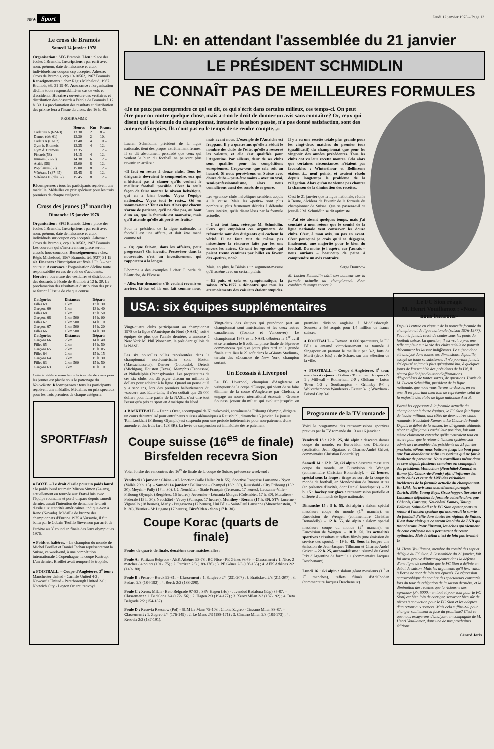NF★ Sport Jeudi 12 janvier 1978 – Page 13
Le cross de Bramois
Samedi 14 janvier 1978
Organisation : SFG Bramois. Lieu : place des écoles à Bramois. Inscriptions : par écrit avec nom, prénom, date de naissance et club, individuels sur coupon ccp acceptés. Adresse: Cross de Bramois, ccp 19-10562, 1967 Bramois. Renseignements : chez Régis Micheloud, 1967 Bramois, tél. 31 19 40. Assurance : l'organisation décline toute responsabilité en cas de vols et d'accidents. Horaire : ouverture des vestiaires et distribution des dossards à l'école de Bramois à 12 h. 30. La proclamation des résultats et distribution des prix se fera à l'issue du cross, dès 16 h. 45.
PROGRAMME
| | Heures | Km | Francs |
| --- | --- | --- | --- |
| Cadettes A (62-63) | 13.30 | 2 | 8.– |
| Dames (dès 61) | 13.30 | 2 | 10.– |
| Cadets A (61-62) | 13.40 | 4 | 10.– |
| Gym h. Bramois | 13.35 | 4 | 12.– |
| Gym d. Bramois | 13.35 | 1 | 12.– |
| Pistards(58) | 14.15 | 4 | 12.– |
| Juniors (59-60) | 14.30 | 6 | 12.– |
| Actifs (58) | 15.00 | 8 | 12.– |
| Populaires (58) | 15.00 | 8 | 12.– |
| Vétérans I (37-45) | 15.45 | 8 | 12.– |
| Vétérans II (dès 37) | 15.45 | 8 | 12.– |
Récompenses : tous les participants reçoivent une médaille. Médailles ou prix spéciaux pour les trois premiers de chaque catégorie.
Cross des jeunes (3<sup>e</sup> manche)
Dimanche 15 janvier 1978
Organisation : SFG Bramois. Lieu : place des écoles à Bramois. Inscriptions : par écrit avec nom, prénom, date de naissance et club, individuels sur coupon ccp acceptés. Adresse : Cross de Bramois, ccp 19-10562, 1967 Bramois. Les coureurs qui s'inscrivent sur place seront classés hors-concours. Renseignements : chez Régis Micheloud, 1967 Bramois, tél. (027) 31 19 40. Finances : l'inscription est fixée à Fr. 3.– par coureur. Assurance : l'organisation décline toute responsabilité en cas de vols ou d'accidents. Horaire : ouverture des vestiaires et distribution des dossards à l'école de Bramois à 12 h. 30. La proclamation des résultats et distribution des prix se feront à l'issue de chaque course.
| Catégories | Distances | Départs |
| --- | --- | --- |
| Filles 69 | 1 km | 13 h. 30 |
| Garçons 69 | 1 km | 13 h. 40 |
| Filles 68 | 1 km | 13 h. 50 |
| Garçons 68 | 1 km 500 | 14 h. 00 |
| Filles 67 | 1 km 500 | 14 h. 10 |
| Garçons 67 | 1 km 500 | 14 h. 20 |
| Filles 66 | 1 km 500 | 14 h. 30 |
| Catégories | Distances | Départs |
| Garçons 66 | 2 km | 14 h. 40 |
| Filles 65 | 2 km | 14 h. 50 |
| Garçons 65 | 2 km | 15 h. 05 |
| Filles 64 | 2 km | 15 h. 15 |
| Garçons 64 | 3 km | 15 h. 30 |
| Filles 63 | 2 km 500 | 15 h. 50 |
| Garçons 63 | 3 km | 16 h. 10 |
Cette troisième manche de la tournée de cross pour les jeunes est placée sous le patronage du Nouvelliste. Récompenses : tous les participants reçoivent une médaille. Médailles ou prix spéciaux pour les trois premiers de chaque catégorie.
SPORT Flash
● BOXE. – Le droit d'asile pour un poids lourd : le poids lourd roumain Mircea Simon (24 ans), actuellement en tournée aux Etats-Unis avec l'équipe roumaine et porté disparu depuis samedi dernier, aurait l'intention de demander le droit d'asile aux autorités américaines, indique-t-on à Reno (Nevada). Médaille de bronze des championnats d'Europe 1975 à Varsovie, il fut battu par le Cubain Teofilo Stevenson par arrêt de l'arbitre au 3<sup>e</sup> round en finale des Jeux olympiques 1976.
● Poids et haltères. – Le champion du monde de Michel Broillet et Daniel Tschan représenteront la Suisse, ce week-end, à une compétition internationale à Copenhague, la coupe Kastrup. L'an dernier, Broillet avait remporté le trophée.
● FOOTBALL. – Coupe d'Angleterre, 3<sup>e</sup> tour : Manchester United - Carlisle United 4-2 ; Newcastle United - Peterborough United 2-0 ; Norwich City - Leyton Orient, renvoyé.
LN: en attendant l'assemblée du 21 janvier
LE PRÉSIDENT SCHMIDLIN
NE CONNAÎT PAS DE MEILLEURES FORMULES
«Je ne peux pas comprendre ce qui se dit, ce qui s'écrit dans certains milieux, ces temps-ci. On peut être pour ou contre quelque chose, mais a-t-on le droit de donner un avis sans connaître? Or, ceux qui disent que la formule du championnat, instaurée la saison passée, n'a pas donné satisfaction, sont des auteurs d'inepties. Ils n'ont pas eu le temps de se rendre compte...»
Lucien Schmidlin, président de la ligue nationale, tient des propos extrêmement fermes. Il se dit absolument persuadé que ceux qui veulent le bien du football ne peuvent plus revenir en arrière :
«Il faut en rester à douze clubs. Tous les dirigeants devraient le comprendre, eux qui n'hésitent pas à clamer qu'ils veulent le meilleur football possible. C'est la seule façon de faire monter le niveau helvétique, qui en a bien besoin. Voyez l'équipe nationale... Voyez tout le reste... Où en sommes-nous? Tout en bas. Alors que chacun s'arme de patience, qu'il ne dise pas, au bout d'un an, que la formule est mauvaise, mais qu'il attende qu'elle ait porté ses fruits.»
Pour le président de la ligue nationale, le football est une affaire, et doit être mené comme tel.
– Or, que fait-on, dans les affaires, pour progresser? On investit. Persévérer dans la nouveauté, c'est un investissement qui rapportera à la longue.
L'homme a des exemples à citer. Il parle de l'Autriche, de l'Ecosse.
– Allez leur demander s'ils veulent revenir en arrière, là-bas où ils ont fait comme nous, mais avant nous. L'exemple de l'Autriche est frappant. Il y a quatre ans qu'elle a réduit le nombre des clubs de l'élite, qu'elle a resserré les valeurs, et elle s'est qualifiée pour l'Argentine. Par ailleurs, deux de ses clubs sont qualifiés pour les compétitions européennes. Croyez-vous que cela soit un hasard. Si nous persévérons en Suisse avec douze clubs – peut-être moins – avec un vrai, semi-professionnalisme, alors nous connaîtrons aussi des succès de ce genre.
Les «grands» clubs helvétiques semblent acquis à la cause. Mais les «petits» sont plus nombreux, plus fermement décidés à défendre leurs intérêts, qu'ils disent lésés par la formule actuelle.
– C'est tout faux, rétorque M. Schmidlin. Ceux qui emploient ces arguments de trésorerie sont des dirigeants qui cachent la vérité. Il ne faut tout de même pas mésestimer la ristourne faite par les uns envers les autres. Ce sont les «grands» qui paient trente centimes par billet en faveur des «petits», non?
Mais, en plus, le Bâlois a un argument-massue qu'il assène avec un certain plaisir.
– Et puis, et cela est symptomatique, la saison 1976-1977 a démontré que tous les atermoiements des caissiers étaient stupides. Il y a eu une recette totale plus grande pour les vingt-deux matches du premier tour (qualificatif) du championnat que pour les vingt-six des années précédentes. Tous les clubs ont vu leur recette monter. Cela alors que certaines circonstances n'étaient pas favorables : Winterthour et Bellinzone étaient à... neuf points, et avaient résolu depuis longtemps le problème de la relégation. Alors qu'on ne vienne pas chanter la chanson de la diminution des recettes.
C'est le 21 janvier que la ligue nationale, réunie à Berne, décidera de l'avenir de la formule du championnat de Suisse. Que se passera-t-il ce jour-là ? M. Schmidlin se dit optimiste.
– J'ai été absent quelques temps, mais j'ai constaté à mon retour que le comité de la ligue nationale veut conserver les douze clubs. C'est, à mon avis, un pas en avant. C'est pourquoi je crois qu'il se dégagera, finalement, une majorité pour le bien du football. Du moins je l'espère, car j'aurais – nous aurions – beaucoup de peine à comprendre un avis contraire.
Serge Dournow
M. Lucien Schmidlin bâtit son bonheur sur la formule actuelle du championnat. Pour combien de temps encore ?
Le FC Sion réagit
M. Henri Vouillamoz : «Nous nous battrons»
Depuis l'entrée en vigueur de la nouvelle formule du championnat de ligue nationale (saison 1976-1977), l'eau n'a jamais cessé de couler sous les ponts du football suisse. La question, il est vrai, a pris une telle ampleur sur la vie des clubs qu'elle ne pouvait décemment les laisser indifférents. Le sujet a donc été analysé dans toutes ses dimensions, dépouillé, essuyé de toute sa substance. Il n'a pourtant jamais été épuisé et jamais plus qu'aujourd'hui, à quelques jours de l'assemblée des présidents de la LN, il n'aura fait l'objet d'autant d'affirmations, d'hypothèses de toutes sortes, de questions. L'avis de M. Lucien Schmidlin, président de la ligue nationale, que nous vous livrons ci-dessus, en est une. Il est pourtant bien loin de représenter celui de la majorité des clubs de ligue nationale A et B.
Parmi les opposants à la formule actuelle du championnat à douze équipes, le FC Sion fait figure de leader militant, aux côtés de deux autres clubs romands: Neuchâtel-Xamax et La Chaux-de-Fonds. Depuis le début de la saison, les dirigeants sédunois n'ont en effet jamais caché leur position, laissant même clairement entendre qu'ils mettraient tout en œuvre pour que le retour à l'ancien système soit admis de l'assemblée des présidents du 21 janvier prochain. «Nous nous battrons jusqu'au bout pour que l'on abandonne enfin un système qui ne fait le bonheur de personne. Nous travaillons même dans ce sens depuis plusieurs semaines en compagnie des présidents Monachon (Neuchâtel-Xamax) et Rumo (La Chaux-de-Fonds) afin d'informer les petits clubs et ceux de LNB des véritables incidences de la formule actuelle du championnat. En LNA, les avis sont actuellement partagés. Zurich, Bâle, Young Boys, Grasshopper, Servette et Lausanne défendent la formule actuelle alors que Chênois, Carouge, Neuchâtel Xamax, Young Fellows, Saint-Gall et le FC Sion optent pour un retour à l'ancien système qui assurerait la survie du football d'élite dans toutes les régions de Suisse. Il est donc clair que ce seront les clubs de LNB qui trancheront. Pour l'instant, les échos qui viennent de cette catégorie nous permettent de rester optimistes. Mais le débat n'est de loin pas terminé !»
M. Henri Vouillamoz, membre du comité des sept et délégué du FC Sion, à l'assemblée du 21 janvier, fait lui aussi preuve d'intransigeance dans la défense d'une ligne de conduite que le FC Sion a définie en début de saison. Mais les arguments qu'il fera valoir à Berne ne sont de loin pas épuisés. La régression catastrophique du nombre des spectateurs constatée lors du tour de relégation de la saison dernière, et la diminution des recettes que la ristourne des «grands» (Fr. 6000.– en tout et pour tout pour le FC Sion) est bien loin de corriger, serviront bien sûr de pièces à conviction pour le FC Sion et les adeptes d'un retour aux sources. Mais cela suffira-t-il pour changer subitement la face du problème? C'est ce que nous essayerons d'analyser, en compagnie de M. Henri Vouillamoz, dans une de nos prochaines éditions.
Gérard Joris
USA: six équipes supplémentaires
Vingt-quatre clubs participeront au championnat 1978 de la ligue d'Amérique du Nord (NASL), soit 6 équipes de plus que l'année dernière, a annoncé à New York M. Phil Woosnam, le président gallois de la NASL.
Les six nouvelles villes représentées dans le championnat nord-américain sont Boston (Massachussetts), Denver (Colorado), Détroit (Michigan), Houston (Texas), Memphis (Tennessee) et Philadelphie (Pennsylvanie). Les propriétaires de ces six clubs ont dû payer chacun un million de dollars pour adhérer à la ligue. Quand on pense qu'il y a sept ans, lors des premiers balbutiements du «soccer» aux Etats-Unis, il n'en coûtait que 25 000 dollars pour faire partie de la NASL, c'est dire tout l'essor qu'a pris ce sport en Amérique du Nord.
Vingt-deux des équipes qui prendront part au championnat sont américaines et les deux autres canadiennes (Toronto et Vancouver). Le championnat 1978 de la NASL débutera le 1<sup>er</sup> avril et se terminera le 6 août. La phase finale de l'épreuve commencera quelques jours plus tard et la grande finale aura lieu le 27 août dans le «Giants Stadium», terrain des «Cosmos» de New York, champion sortant.
Un Ecossais à Liverpool
Le FC Liverpool, champion d'Angleterre et vainqueur de la coupe d'Europe, qui vient de se faire éliminer de la coupe d'Angleterre par Chelsea, a engagé un nouvel international écossais : Graeme Souness, joueur du milieu qui évoluait jusqu'ici en première division anglaise à Middlesbrough. Souness a été acquis pour 1,4 million de francs suisses.
● FOOTBALL. – Devant 10 000 spectateurs, le FC Bâle a entamé victorieusement sa tournée à Singapour en prenant le meilleur par 3-2, buts de Marti (deux fois) et de Schaer, sur une sélection de la ville.
● FOOTBALL. – Coupe d'Angleterre, 3<sup>e</sup> tour, matches à rejouer : Bolton - Tottenham Hotspurs 2-1 ; Millwall - Rotherham 2-0 ; Oldham - Luton Town 1-2 ; Southampton - Grimsby 0-0 ; Wolverhampton Wanderers - Exeter 3-1 ; Wrexham - Bristol City 3-0.
● BASKETBALL. – Dennis Ozer, accompagné de Klimskowski, entraîneur de Fribourg Olympic, dirigera un cours décentralisé pour entraîneurs suisses alémaniques à Reussbuhl, dimanche 15 janvier. Le joueur Tom Lockhart (Fribourg Olympic) est suspendu pour une période indéterminée pour non-paiement d'une amende et des frais (art. 128 SR). La levée de suspension est immédiate dès le paiement.
Coupe suisse (16<sup>es</sup> de finale)
Birsfelden recevra Sion
Voici l'ordre des rencontres des 16<sup>es</sup> de finale de la coupe de Suisse, prévues ce week-end :
Vendredi 13 janvier : Chêne - AL Jonction (salle Haller 20 h. 55), Sportive Française Lausanne - Nyon (Vallée 20 h. 15). – Samedi 14 janvier : Bellinzone - Champel (16 h. 30), Reussbuhl - City Fribourg (15 h. 30), Meyrin - Pully (17 h. 30), UC Neuchâtel - Stade Français (Terreaux, 17 heures), Lausanne-Ville - Fribourg Olympic (Bergières, 16 heures), Auvernier - Lémania Morges (Colombier, 17 h. 30), Muraltese - Federale (15 h. 30), Neuchâtel - Vevey (Panespo, 17 heures), Monthey - Renens (17 h. 30), STV Lucerne - Viganello (18 heures), Marly - Pregassona (17 heures), Uni Bâle - Saint-Paul Lausanne (Muenchenstein, 17 h. 30), Vernier - SP Lugano (17 heures), Birsfelden - Sion (17 h. 30).
Coupe Korac (quarts de finale)
Poules de quarts de finale, deuxième tour matches aller :
Poule A : Partizan Belgrade - AEK Athènes 93-78 ; BC Nice - PE Gênes 93-79. – Classement : 1. Nice, 2 matches / 4 points (191-175) ; 2. Partizan 2/3 (189-176) ; 3. PE Gênes 2/3 (166-155) ; 4. AEK Athènes 2/2 (140-180).
Poule B : Pesaro - Berck 92-81. – Classement : 1. Sarajevo 2/4 (231-207) ; 2. Bratislava 2/3 (211-207) ; 3. Pedaro 2/3 (184-192) ; 4. Berck 2/2 (188-208).
Poule C : Xerox Milan - Beto Belgrade 97-83 ; SSV Hagen (Ho) - Juvendud Badalona (Esp) 85-87. – Classement : 1. Badalona 2/4 (172-156) ; 2. Hagen 2/3 (194-177) ; 3. Xerox Milan 2/3 (187-192) ; 4. Beto Belgrade 2/2 (154-182).
Poule D : Resovia Rzeszow (Pol) - SCM Le Mans 75-103 ; Citona Zagreb - Cinzano Milan 88-87. – Classement : 1. Zagreb 2/4 (176-149) ; 2. Le Mans 2/3 (188-171) ; 3. Cinzano Milan 2/3 (183-173) ; 4. Resovia 2/2 (137-191).
Programme de la TV romande
Voici le programme des retransmissions sportives prévues par la TV romande du 13 au 16 janvier :
Vendredi 13 : 12 h. 25, ski alpin : descente dames coupe du monde, en Eurovision des Diablerets (réalisation Jean Rigataux et Charles-André Grivet, commentaire Christian Bonardelly).
Samedi 14 : 12 h. 50, ski alpin : descente messieurs coupe du monde, en Eurovision de Wengen (commentaire Christian Bonardelly). – 22 heures, spécial sous la loupe : tirage au sort de la coupe du monde de football, en Mondovision de Buenos Aires (en présence d'invités, dont Daniel Jeandupeux). – 23 h. 15 : hockey sur glace : retransmission partielle et différée d'un match de ligue nationale.
Dimanche 15 : 9 h. 55, ski alpin : slalom spécial messieurs coupe du monde (1<sup>re</sup> manche), en Eurovision de Wengen (commentaire Christian Bonardelly). – 12 h. 55, ski alpin : slalom spécial messieurs coupe du monde (2<sup>e</sup> manche), en Eurovision de Wengen. – 18 h. 50, les actualités sportives : résultats et reflets filmés (une émission du service des sports). – 19 h. 45, Sous la loupe: une émission de Jean-Jacques Tillmann et Charles-André Grivet. – 22 h. 25, automobilisme : résumé du Grand Prix d'Argentine de formule 1 (commentaire Jacques Deschenaux).
Lundi 16 : ski alpin : slalom géant messieurs (1<sup>re</sup> et 2<sup>e</sup> manches), reflets filmés d'Adelboden (commentaire Jacques Deschenaux).